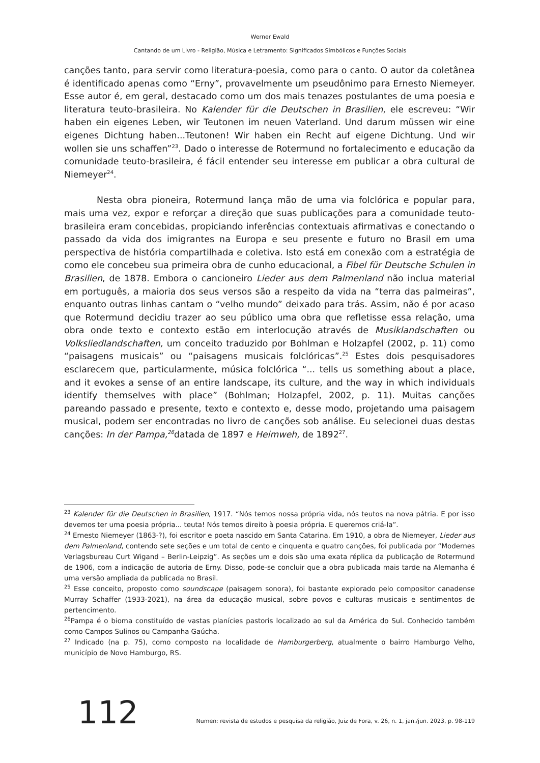Werner Ewald
Cantando de um Livro - Religião, Música e Letramento: Significados Simbólicos e Funções Sociais
canções tanto, para servir como literatura-poesia, como para o canto. O autor da coletânea é identificado apenas como “Erny”, provavelmente um pseudônimo para Ernesto Niemeyer. Esse autor é, em geral, destacado como um dos mais tenazes postulantes de uma poesia e literatura teuto-brasileira. No Kalender für die Deutschen in Brasilien, ele escreveu: “Wir haben ein eigenes Leben, wir Teutonen im neuen Vaterland. Und darum müssen wir eine eigenes Dichtung haben...Teutonen! Wir haben ein Recht auf eigene Dichtung. Und wir wollen sie uns schaffen”<sup>23</sup>. Dado o interesse de Rotermund no fortalecimento e educação da comunidade teuto-brasileira, é fácil entender seu interesse em publicar a obra cultural de Niemeyer<sup>24</sup>.
Nesta obra pioneira, Rotermund lança mão de uma via folclórica e popular para, mais uma vez, expor e reforçar a direção que suas publicações para a comunidade teuto-brasileira eram concebidas, propiciando inferências contextuais afirmativas e conectando o passado da vida dos imigrantes na Europa e seu presente e futuro no Brasil em uma perspectiva de história compartilhada e coletiva. Isto está em conexão com a estratégia de como ele concebeu sua primeira obra de cunho educacional, a Fibel für Deutsche Schulen in Brasilien, de 1878. Embora o cancioneiro Lieder aus dem Palmenland não inclua material em português, a maioria dos seus versos são a respeito da vida na “terra das palmeiras”, enquanto outras linhas cantam o “velho mundo” deixado para trás. Assim, não é por acaso que Rotermund decidiu trazer ao seu público uma obra que refletisse essa relação, uma obra onde texto e contexto estão em interlocução através de Musiklandschaften ou Volksliedlandschaften, um conceito traduzido por Bohlman e Holzapfel (2002, p. 11) como “paisagens musicais” ou “paisagens musicais folclóricas”.<sup>25</sup> Estes dois pesquisadores esclarecem que, particularmente, música folclórica “... tells us something about a place, and it evokes a sense of an entire landscape, its culture, and the way in which individuals identify themselves with place” (Bohlman; Holzapfel, 2002, p. 11). Muitas canções pareando passado e presente, texto e contexto e, desse modo, projetando uma paisagem musical, podem ser encontradas no livro de canções sob análise. Eu selecionei duas destas canções: In der Pampa,<sup>26</sup>datada de 1897 e Heimweh, de 1892<sup>27</sup>.
<sup>23</sup> Kalender für die Deutschen in Brasilien, 1917. “Nós temos nossa própria vida, nós teutos na nova pátria. E por isso devemos ter uma poesia própria... teuta! Nós temos direito à poesia própria. E queremos criá-la”.
<sup>24</sup> Ernesto Niemeyer (1863-?), foi escritor e poeta nascido em Santa Catarina. Em 1910, a obra de Niemeyer, Lieder aus dem Palmenland, contendo sete seções e um total de cento e cinquenta e quatro canções, foi publicada por “Modernes Verlagsbureau Curt Wigand – Berlin-Leipzig”. As seções um e dois são uma exata réplica da publicação de Rotermund de 1906, com a indicação de autoria de Erny. Disso, pode-se concluir que a obra publicada mais tarde na Alemanha é uma versão ampliada da publicada no Brasil.
<sup>25</sup> Esse conceito, proposto como soundscape (paisagem sonora), foi bastante explorado pelo compositor canadense Murray Schaffer (1933-2021), na área da educação musical, sobre povos e culturas musicais e sentimentos de pertencimento.
<sup>26</sup> Pampa é o bioma constituído de vastas planícies pastoris localizado ao sul da América do Sul. Conhecido também como Campos Sulinos ou Campanha Gaúcha.
<sup>27</sup> Indicado (na p. 75), como composto na localidade de Hamburgerberg, atualmente o bairro Hamburgo Velho, município de Novo Hamburgo, RS.
112 Numen: revista de estudos e pesquisa da religião, Juiz de Fora, v. 26, n. 1, jan./jun. 2023, p. 98-119